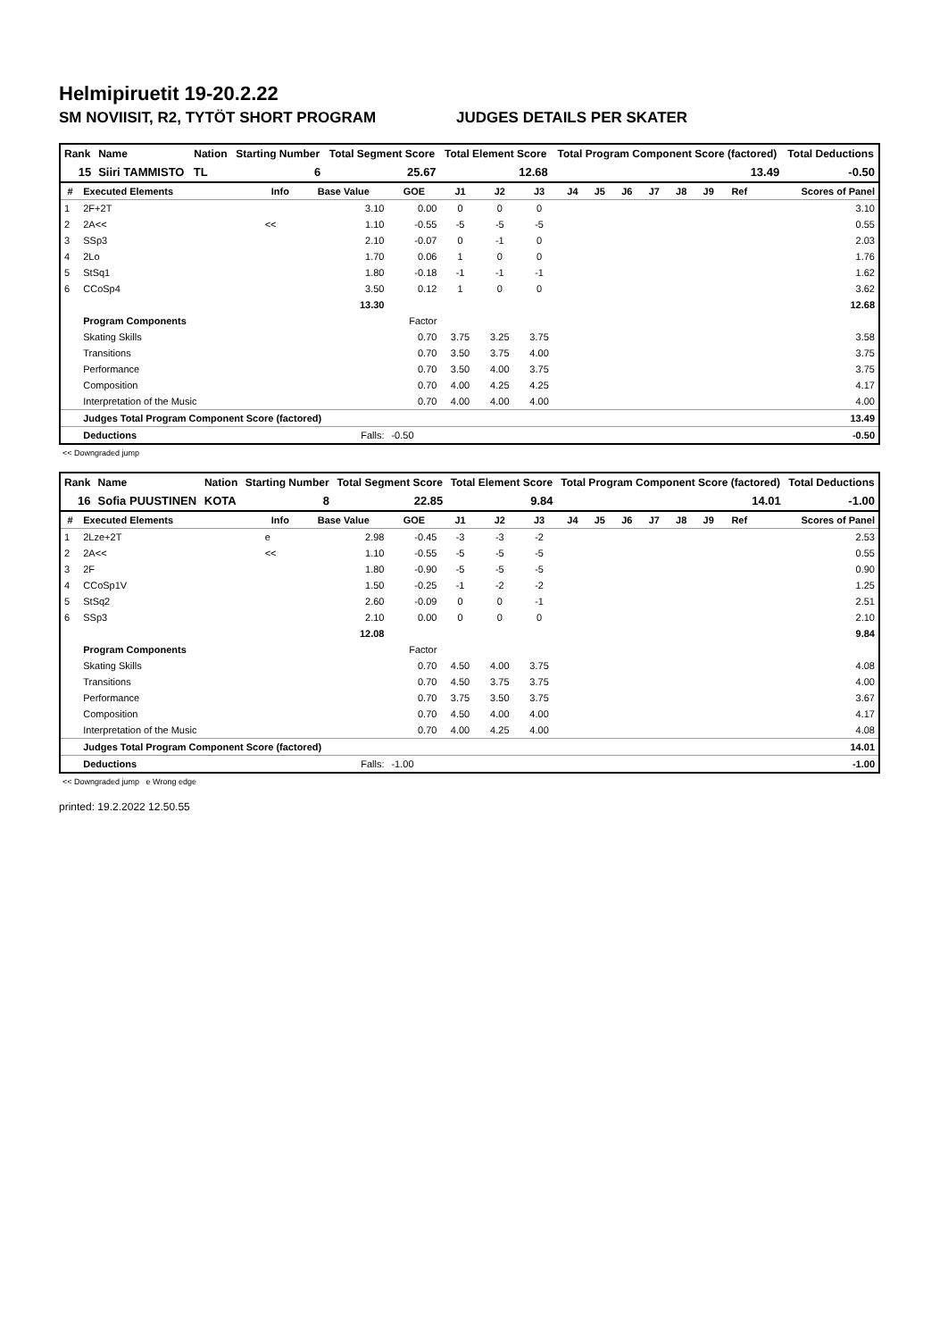Helmipiruetit 19-20.2.22
SM NOVIISIT, R2, TYTÖT SHORT PROGRAM JUDGES DETAILS PER SKATER
| Rank | Name | Nation | Starting Number | Total Segment Score | Total Element Score | Total Program Component Score (factored) | Total Deductions |
| --- | --- | --- | --- | --- | --- | --- | --- |
| 15 | Siiri TAMMISTO | TL | 6 | 25.67 | 12.68 | 13.49 | -0.50 |
| # | Executed Elements | Info | Base Value | GOE | J1 | J2 | J3 | J4 | J5 | J6 | J7 | J8 | J9 | Ref | Scores of Panel |
| --- | --- | --- | --- | --- | --- | --- | --- | --- | --- | --- | --- | --- | --- | --- | --- |
| 1 | 2F+2T | | 3.10 | 0.00 | 0 | 0 | 0 | | | | | | | | 3.10 |
| 2 | 2A<< | << | 1.10 | -0.55 | -5 | -5 | -5 | | | | | | | | 0.55 |
| 3 | SSp3 | | 2.10 | -0.07 | 0 | -1 | 0 | | | | | | | | 2.03 |
| 4 | 2Lo | | 1.70 | 0.06 | 1 | 0 | 0 | | | | | | | | 1.76 |
| 5 | StSq1 | | 1.80 | -0.18 | -1 | -1 | -1 | | | | | | | | 1.62 |
| 6 | CCoSp4 | | 3.50 | 0.12 | 1 | 0 | 0 | | | | | | | | 3.62 |
| | | | 13.30 | | | | | | | | | | | | 12.68 |
| | Program Components | | | Factor | | | | | | | | | | | |
| | Skating Skills | | | 0.70 | 3.75 | 3.25 | 3.75 | | | | | | | | 3.58 |
| | Transitions | | | 0.70 | 3.50 | 3.75 | 4.00 | | | | | | | | 3.75 |
| | Performance | | | 0.70 | 3.50 | 4.00 | 3.75 | | | | | | | | 3.75 |
| | Composition | | | 0.70 | 4.00 | 4.25 | 4.25 | | | | | | | | 4.17 |
| | Interpretation of the Music | | | 0.70 | 4.00 | 4.00 | 4.00 | | | | | | | | 4.00 |
| | Judges Total Program Component Score (factored) | | | | | | | | | | | | | | 13.49 |
| | Deductions | | Falls: | -0.50 | | | | | | | | | | | -0.50 |
<< Downgraded jump
| Rank | Name | Nation | Starting Number | Total Segment Score | Total Element Score | Total Program Component Score (factored) | Total Deductions |
| --- | --- | --- | --- | --- | --- | --- | --- |
| 16 | Sofia PUUSTINEN | KOTA | 8 | 22.85 | 9.84 | 14.01 | -1.00 |
| # | Executed Elements | Info | Base Value | GOE | J1 | J2 | J3 | J4 | J5 | J6 | J7 | J8 | J9 | Ref | Scores of Panel |
| --- | --- | --- | --- | --- | --- | --- | --- | --- | --- | --- | --- | --- | --- | --- | --- |
| 1 | 2Lze+2T | e | 2.98 | -0.45 | -3 | -3 | -2 | | | | | | | | 2.53 |
| 2 | 2A<< | << | 1.10 | -0.55 | -5 | -5 | -5 | | | | | | | | 0.55 |
| 3 | 2F | | 1.80 | -0.90 | -5 | -5 | -5 | | | | | | | | 0.90 |
| 4 | CCoSp1V | | 1.50 | -0.25 | -1 | -2 | -2 | | | | | | | | 1.25 |
| 5 | StSq2 | | 2.60 | -0.09 | 0 | 0 | -1 | | | | | | | | 2.51 |
| 6 | SSp3 | | 2.10 | 0.00 | 0 | 0 | 0 | | | | | | | | 2.10 |
| | | | 12.08 | | | | | | | | | | | | 9.84 |
| | Program Components | | | Factor | | | | | | | | | | | |
| | Skating Skills | | | 0.70 | 4.50 | 4.00 | 3.75 | | | | | | | | 4.08 |
| | Transitions | | | 0.70 | 4.50 | 3.75 | 3.75 | | | | | | | | 4.00 |
| | Performance | | | 0.70 | 3.75 | 3.50 | 3.75 | | | | | | | | 3.67 |
| | Composition | | | 0.70 | 4.50 | 4.00 | 4.00 | | | | | | | | 4.17 |
| | Interpretation of the Music | | | 0.70 | 4.00 | 4.25 | 4.00 | | | | | | | | 4.08 |
| | Judges Total Program Component Score (factored) | | | | | | | | | | | | | | 14.01 |
| | Deductions | | Falls: | -1.00 | | | | | | | | | | | -1.00 |
<< Downgraded jump e Wrong edge
printed: 19.2.2022 12.50.55